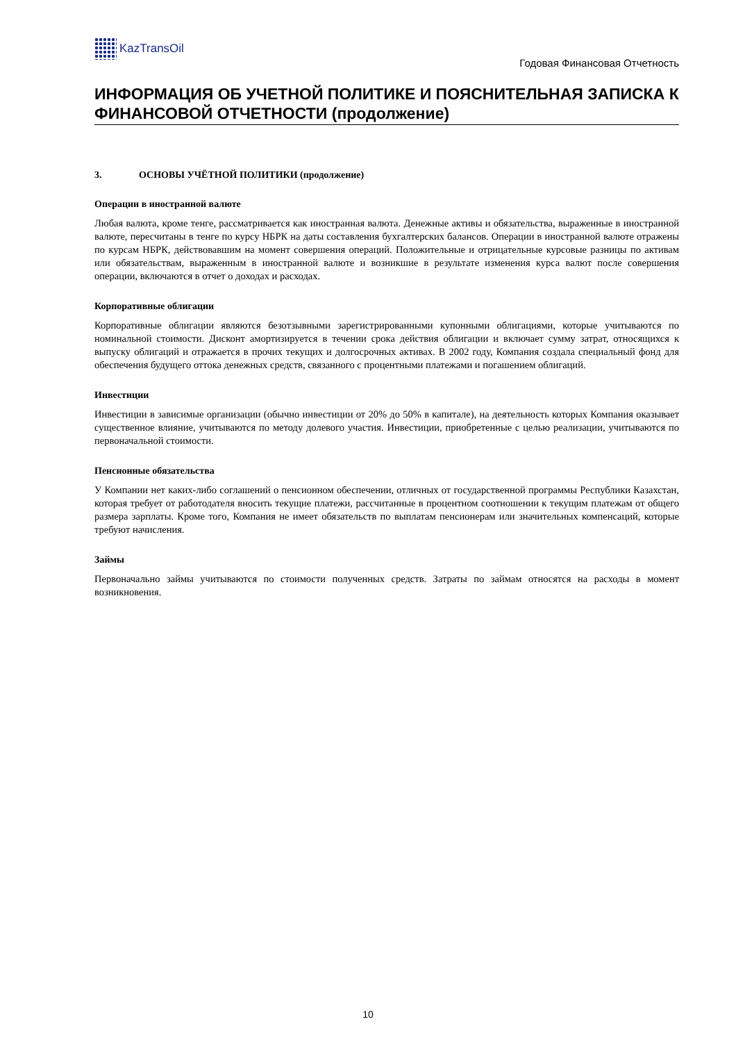KazTransOil
Годовая Финансовая Отчетность
ИНФОРМАЦИЯ ОБ УЧЕТНОЙ ПОЛИТИКЕ И ПОЯСНИТЕЛЬНАЯ ЗАПИСКА К ФИНАНСОВОЙ ОТЧЕТНОСТИ (продолжение)
3. ОСНОВЫ УЧЁТНОЙ ПОЛИТИКИ (продолжение)
Операции в иностранной валюте
Любая валюта, кроме тенге, рассматривается как иностранная валюта. Денежные активы и обязательства, выраженные в иностранной валюте, пересчитаны в тенге по курсу НБРК на даты составления бухгалтерских балансов. Операции в иностранной валюте отражены по курсам НБРК, действовавшим на момент совершения операций. Положительные и отрицательные курсовые разницы по активам или обязательствам, выраженным в иностранной валюте и возникшие в результате изменения курса валют после совершения операции, включаются в отчет о доходах и расходах.
Корпоративные облигации
Корпоративные облигации являются безотзывными зарегистрированными купонными облигациями, которые учитываются по номинальной стоимости. Дисконт амортизируется в течении срока действия облигации и включает сумму затрат, относящихся к выпуску облигаций и отражается в прочих текущих и долгосрочных активах. В 2002 году, Компания создала специальный фонд для обеспечения будущего оттока денежных средств, связанного с процентными платежами и погашением облигаций.
Инвестиции
Инвестиции в зависимые организации (обычно инвестиции от 20% до 50% в капитале), на деятельность которых Компания оказывает существенное влияние, учитываются по методу долевого участия. Инвестиции, приобретенные с целью реализации, учитываются по первоначальной стоимости.
Пенсионные обязательства
У Компании нет каких-либо соглашений о пенсионном обеспечении, отличных от государственной программы Республики Казахстан, которая требует от работодателя вносить текущие платежи, рассчитанные в процентном соотношении к текущим платежам от общего размера зарплаты. Кроме того, Компания не имеет обязательств по выплатам пенсионерам или значительных компенсаций, которые требуют начисления.
Займы
Первоначально займы учитываются по стоимости полученных средств. Затраты по займам относятся на расходы в момент возникновения.
10